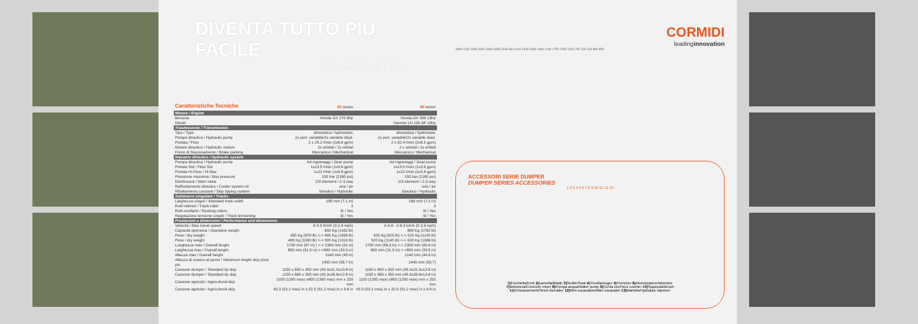DIVENTA TUTTO PIU' FACILE
is all more simple
| Caratteristiche Tecniche | 65 series | 80 series |
| Motore / Engine | | |
| Benzina | Honda GX 270 9hp | Honda GX 390 13hp |
| Diesel | | Yanmar LN 100 AE 10hp |
| Trasmissione / Transmission | | |
| Tipo / Type | idrostatica / hydrostatic | idrostatica / hydrostatic |
| Pompa idraulica / Hydraulic pump | 2x port. variabile/2x variable displ. | 2x port. variabile/2x variable displ. |
| Portata / Flow | 2 x 25.2 l/min (2x6.6 gpm) | 2 x 32.4 l/min (2x8.5 gpm) |
| Motore Idraulico / Hydraulic motors | 2x orbitali / 2x orbital | 2 x orbitali / 2x orbital |
| Freno di Stazionamento / Brake parking | Meccanico / Mechanical | Meccanico / Mechanical |
| Impianto idraulico / Hydraulic system | | |
| Pompa idraulica / Hydraulic pump | Ad ingranaggi / Gear pump | Ad ingranaggi / Gear pump |
| Portata Std / Flow Std | 1x13.5 l/min (1x3.6 gpm) | 1x13.5 l/min (1x3.6 gpm) |
| Portata Hi-Flow / Hi-flow | 1x22 l/min (1x5.8 gpm) | 1x22 l/min (1x5.8 gpm) |
| Pressione massima / Max pressure | 150 bar (2180 psi) | 150 bar (2180 psi) |
| Distributore / Main valve | 2/3 elementi / 2-3 way | 2/3 elementi / 2-3 way |
| Raffredamento idraulico / Cooler system oil | aria / air | aria / air |
| Ribaltamento cassone / Skip tipping system | Idraulico / Hydraulic | Idraulico / Hydraulic |
| Sottocarro cingolato / Tracks | | |
| Larghezza cingoli / Standard track width | 180 mm (7.1 in) | 180 mm (7.1 in) |
| Rulli inferiori / Track roller | 3 | 3 |
| Rulli oscillanti / Rocking rollers | Si / Yes | Si / Yes |
| Regolazione tensione cingoli / Track tensioning | Si / Yes | Si / Yes |
| Prestazioni e dimensioni / Performance and dimensions | | |
| Velocità / Max travel speed | 0-4.5 Km/h (0-2.8 mph) | 0-4.8 - 0-6.3 km/h (0-3.9 mph) |
| Capacità operativa / Operative weight | 650 Kg (1432 lb) | 800 Kg (1762 lb) |
| Peso / dry weight | 395 Kg (870 lb) <-> 495 Kg (1090 lb) | 420 Kg (925 lb) <-> 520 Kg (1145 lb) |
| Peso / dry weight | 495 Kg (1090 lb) <-> 595 Kg (1310 lb) | 520 Kg (1145 lb) <-> 620 Kg (1366 lb) |
| Lunghezza max / Overall lenght | 1700 mm (67 in) ( <-> 2300 mm (91 in) | 1700 mm (66.9 in) <-> 2300 mm (90.6 in) |
| Larghezza max / Overall lenght | 800 mm (31.5 in) <->850 mm (33.5 in) | 800 mm (31.5 in) <->850 mm (33.5 in) |
| Altezza max / Overall height | 1140 mm (45 in) | 1140 mm (44.9 in) |
| Altezza di scarico al perno / Maximum height skip pivot pin | 1450 mm (56.7 in) | 1440 mm (56.7) |
| Cassone dumper / Standard tip skip | 1150 x 800 x 350 mm (45.3x31.5x13.8 in) | 1150 x 800 x 350 mm (45.3x31.5x13.8 in) |
| Cassone dumper / Standard tip skip | 1150 x 680 x 350 mm (45.3x26.8x13.8 in) | 1150 x 680 x 350 mm (45.3x26.8x13.8 in) |
| Cassone agricolo / Agricultural skip | 1100 (1350 max) x800 (1300 max) mm x 250 mm | 1100 (1350 max) x800 (1300 max) mm x 250 mm |
| Cassone agricolo / Agricultural skip | 43.3 (53.1 max) in x 32.5 (51.2 max) in x 9.8 in | 43.3 (53.1 max) in x 32.5 (51.2 max) in x 9.8 in |
CORMIDI
leadinginnovation
1900 1140 2340 2640 2640 1695 1140 630 1140 2340 2640 1480 1140 1750 2050 1100 750 160 415 800 850
ACCESSORI SERIE DUMPER
DUMPER SERIES ACCESSORIES
1 2 3 4 5 6 7 8 9 10 11 12 13
1) Forchetta/Fork 2) Lametta/Blade 3) Sedile/Seat 4) Trivella/Auger 5) Trencher 6) Atomizzatore/Atomizer
7) Betoniera/Concrete mixer 8) Pompa acqua/Water pump 9) Conta ore/Hour counter 10) Spazzola/Brush
11) Trinciasementi/Seed shredder 12) Mini escavatore/Mini escavator 13) Martello/Hydraulic hammer